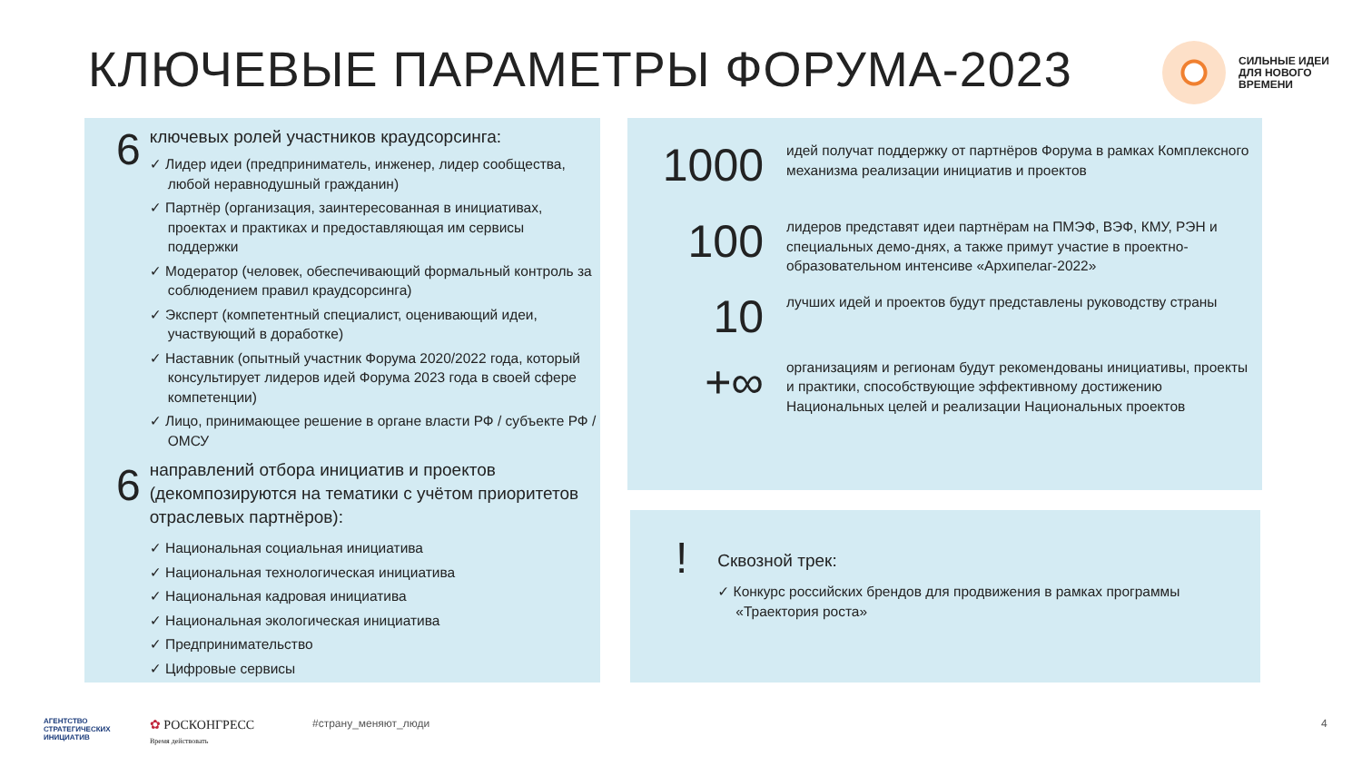КЛЮЧЕВЫЕ ПАРАМЕТРЫ ФОРУМА-2023
СИЛЬНЫЕ ИДЕИ
ДЛЯ НОВОГО
ВРЕМЕНИ
6
ключевых ролей участников краудсорсинга:
✓ Лидер идеи (предприниматель, инженер, лидер сообщества, любой неравнодушный гражданин)
✓ Партнёр (организация, заинтересованная в инициативах, проектах и практиках и предоставляющая им сервисы поддержки
✓ Модератор (человек, обеспечивающий формальный контроль за соблюдением правил краудсорсинга)
✓ Эксперт (компетентный специалист, оценивающий идеи, участвующий в доработке)
✓ Наставник (опытный участник Форума 2020/2022 года, который консультирует лидеров идей Форума 2023 года в своей сфере компетенции)
✓ Лицо, принимающее решение в органе власти РФ / субъекте РФ / ОМСУ
6
направлений отбора инициатив и проектов (декомпозируются на тематики с учётом приоритетов отраслевых партнёров):
✓ Национальная социальная инициатива
✓ Национальная технологическая инициатива
✓ Национальная кадровая инициатива
✓ Национальная экологическая инициатива
✓ Предпринимательство
✓ Цифровые сервисы
1000
идей получат поддержку от партнёров Форума в рамках Комплексного механизма реализации инициатив и проектов
100
лидеров представят идеи партнёрам на ПМЭФ, ВЭФ, КМУ, РЭН и специальных демо-днях, а также примут участие в проектно-образовательном интенсиве «Архипелаг-2022»
10
лучших идей и проектов будут представлены руководству страны
+∞
организациям и регионам будут рекомендованы инициативы, проекты и практики, способствующие эффективному достижению Национальных целей и реализации Национальных проектов
!
Сквозной трек:
✓ Конкурс российских брендов для продвижения в рамках программы «Траектория роста»
АГЕНТСТВО
СТРАТЕГИЧЕСКИХ
ИНИЦИАТИВ
✿ РОСКОНГРЕСС
Время действовать
#страну_меняют_люди 4